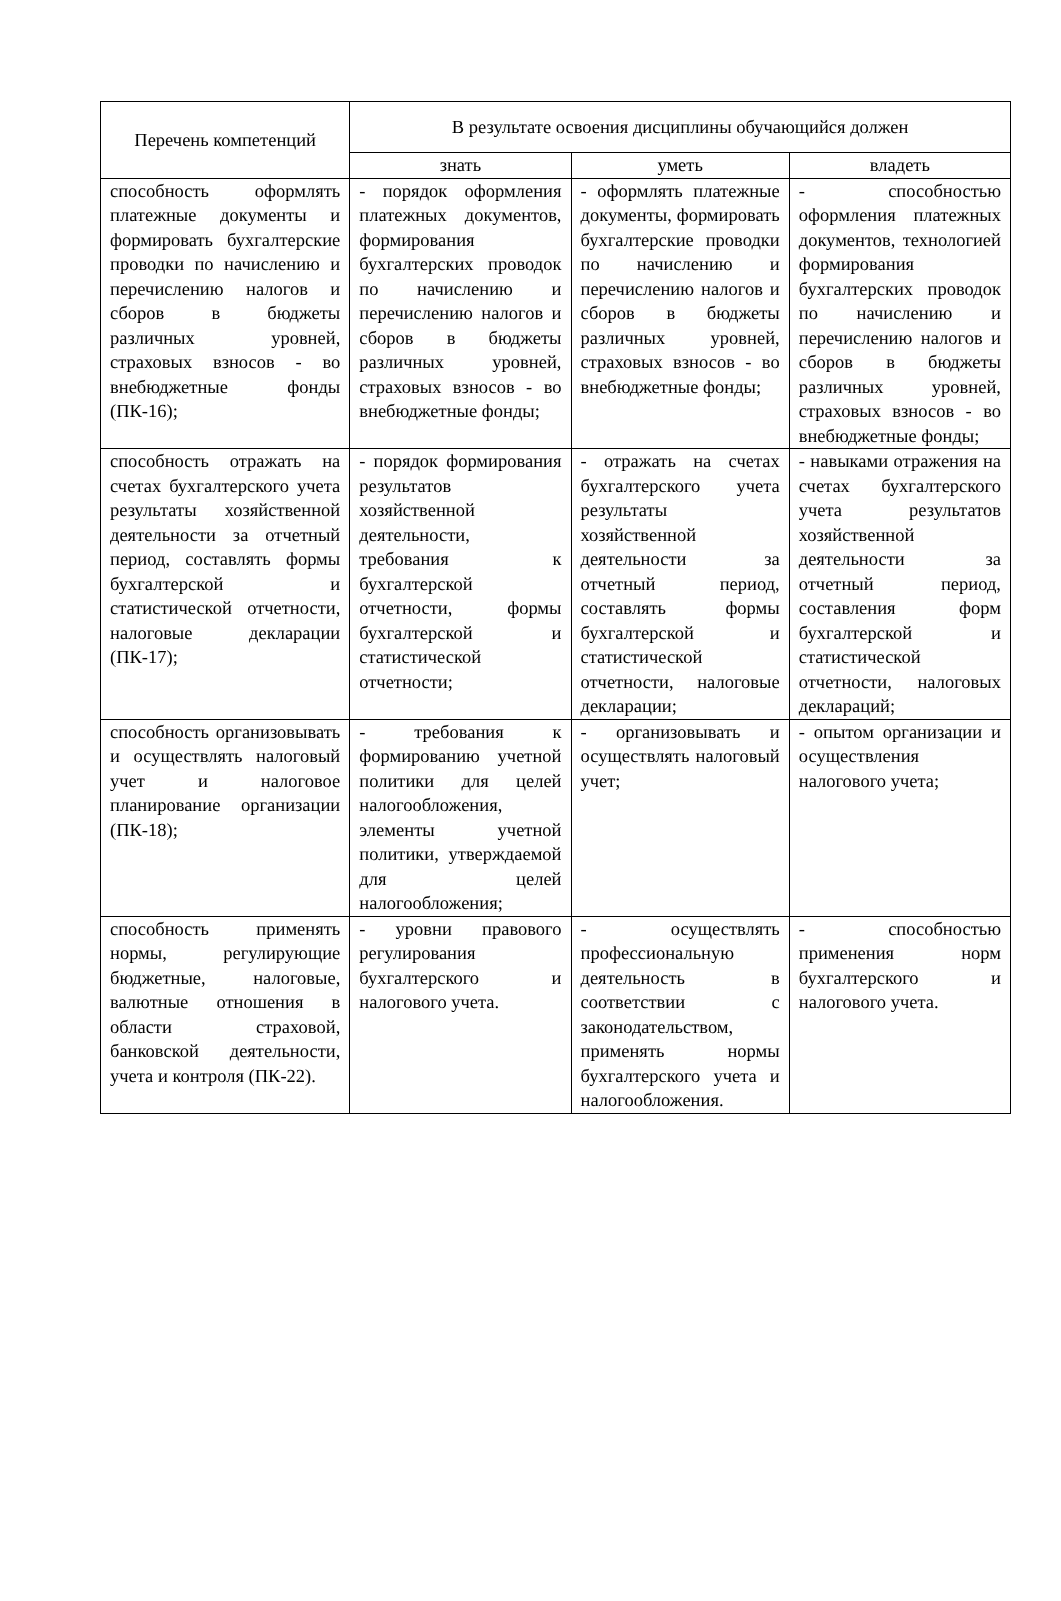| Перечень компетенций | В результате освоения дисциплины обучающийся должен | | |
| --- | --- | --- | --- |
| | знать | уметь | владеть |
| способность оформлять платежные документы и формировать бухгалтерские проводки по начислению и перечислению налогов и сборов в бюджеты различных уровней, страховых взносов - во внебюджетные фонды (ПК-16); | - порядок оформления платежных документов, формирования бухгалтерских проводок по начислению и перечислению налогов и сборов в бюджеты различных уровней, страховых взносов - во внебюджетные фонды; | - оформлять платежные документы, формировать бухгалтерские проводки по начислению и перечислению налогов и сборов в бюджеты различных уровней, страховых взносов - во внебюджетные фонды; | - способностью оформления платежных документов, технологией формирования бухгалтерских проводок по начислению и перечислению налогов и сборов в бюджеты различных уровней, страховых взносов - во внебюджетные фонды; |
| способность отражать на счетах бухгалтерского учета результаты хозяйственной деятельности за отчетный период, составлять формы бухгалтерской и статистической отчетности, налоговые декларации (ПК-17); | - порядок формирования результатов хозяйственной деятельности, требования к бухгалтерской отчетности, формы бухгалтерской и статистической отчетности; | - отражать на счетах бухгалтерского учета результаты хозяйственной деятельности за отчетный период, составлять формы бухгалтерской и статистической отчетности, налоговые декларации; | - навыками отражения на счетах бухгалтерского учета результатов хозяйственной деятельности за отчетный период, составления форм бухгалтерской и статистической отчетности, налоговых деклараций; |
| способность организовывать и осуществлять налоговый учет и налоговое планирование организации (ПК-18); | - требования к формированию учетной политики для целей налогообложения, элементы учетной политики, утверждаемой для целей налогообложения; | - организовывать и осуществлять налоговый учет; | - опытом организации и осуществления налогового учета; |
| способность применять нормы, регулирующие бюджетные, налоговые, валютные отношения в области страховой, банковской деятельности, учета и контроля (ПК-22). | - уровни правового регулирования бухгалтерского и налогового учета. | - осуществлять профессиональную деятельность в соответствии с законодательством, применять нормы бухгалтерского учета и налогообложения. | - способностью применения норм бухгалтерского и налогового учета. |